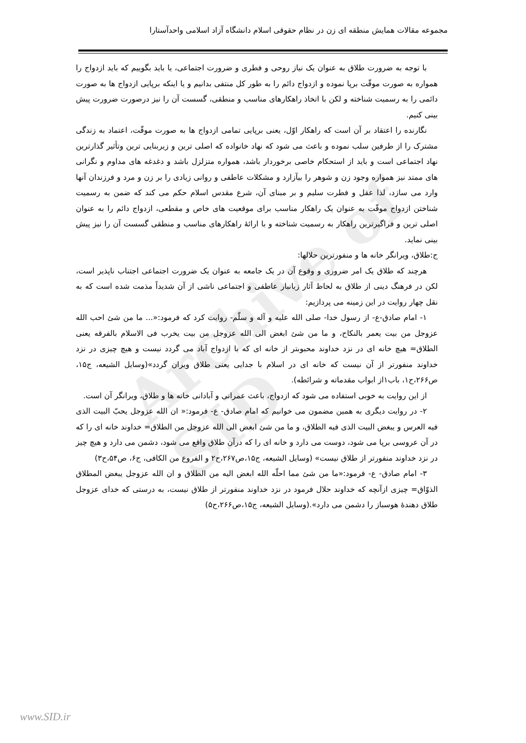Archive of SID
مجموعه مقالات همایش منطقه ای زن در نظام حقوقی اسلام دانشگاه آزاد اسلامی واحدآستارا
با توجه به ضرورت طلاق به عنوان یک نیاز روحی و فطری و ضرورت اجتماعی، یا باید بگوییم که باید ازدواج را همواره به صورت موقّت برپا نموده و ازدواج دائم را به طور کل منتفی بدانیم و یا اینکه برپایی ازدواج ها به صورت دائمی را به رسمیت شناخته و لکن با اتخاذ راهکارهای مناسب و منطقی، گسست آن را نیز درصورت ضرورت پیش بینی کنیم.
نگارنده را اعتقاد بر آن است که راهکار اوّل، یعنی برپایی تمامی ازدواج ها به صورت موقّت، اعتماد به زندگی مشترک را از طرفین سلب نموده و باعث می شود که نهاد خانواده که اصلی ترین و زیربنایی ترین وتأثیر گذارترین نهاد اجتماعی است و باید از استحکام خاصی برخوردار باشد، همواره متزلزل باشد و دغدغه های مداوم و نگرانی های ممتد نیز همواره وجود زن و شوهر را بیآزارد و مشکلات عاطفی و روانی زیادی را بر زن و مرد و فرزندان آنها وارد می سازد، لذا عقل و فطرت سلیم و بر مبنای آن، شرع مقدس اسلام حکم می کند که ضمن به رسمیت شناختن ازدواج موقّت به عنوان یک راهکار مناسب برای موقعیت های خاص و مقطعی، ازدواج دائم را به عنوان اصلی ترین و فراگیرترین راهکار به رسمیت شناخته و با ارائهٔ راهکارهای مناسب و منطقی گسست آن را نیز پیش بینی نماید.
ج:طلاق، ویرانگر خانه ها و منفورترین حلالها:
هرچند که طلاق یک امر ضروری و وقوع آن در یک جامعه به عنوان یک ضرورت اجتماعی اجتناب ناپذیر است، لکن در فرهنگ دینی از طلاق به لحاظ آثار زیانبار عاطفی و اجتماعی ناشی از آن شدیداً مذمت شده است که به نقل چهار روایت در این زمینه می پردازیم:
۱- امام صادق-ع- از رسول خدا- صلی الله علیه و آله و سلّم- روایت کرد که فرمود:«... ما من شئ احب الله عزوجل من بیت یعمر بالنکاح، و ما من شئ ابغض الی الله عزوجل من بیت یخرب فی الاسلام بالفرقه یعنی الطلاق= هیچ خانه ای در نزد خداوند محبوبتر از خانه ای که با ازدواج آباد می گردد نیست و هیچ چیزی در نزد خداوند منفورتر از آن نیست که خانه ای در اسلام با جدایی یعنی طلاق ویران گردد»(وسایل الشیعه، ج۱۵، ص۲۶۶،ح۱، باب۱از ابواب مقدماته و شرائطه).
از این روایت به خوبی استفاده می شود که ازدواج، باعث عمرانی و آبادانی خانه ها و طلاق، ویرانگر آن است.
۲- در روایت دیگری به همین مضمون می خوانیم که امام صادق- ع- فرمود:« ان الله عزوجل یحبّ البیت الذی فیه العرس و یبغض البیت الذی فیه الطلاق، و ما من شئ ابغض الی الله عزوجل من الطلاق= خداوند خانه ای را که در آن عروسی برپا می شود، دوست می دارد و خانه ای را که درآن طلاق واقع می شود، دشمن می دارد و هیچ چیز در نزد خداوند منفورتر از طلاق نیست» (وسایل الشیعه، ج۱۵،ص۲۶۷،ح۲ و الفروع من الکافی، ج۶، ص۵۴،ح۳)
۳- امام صادق- ع- فرمود:«ما من شئ مما احلّه الله ابغض الیه من الطلاق و ان الله عزوجل یبغض المطلاق الذوّاق= چیزی ازآنچه که خداوند حلال فرمود در نزد خداوند منفورتر از طلاق نیست، به درستی که خدای عزوجل طلاق دهندهٔ هوسباز را دشمن می دارد».(وسایل الشیعه، ج۱۵،ص۲۶۶،ح۵)
www.SID.ir